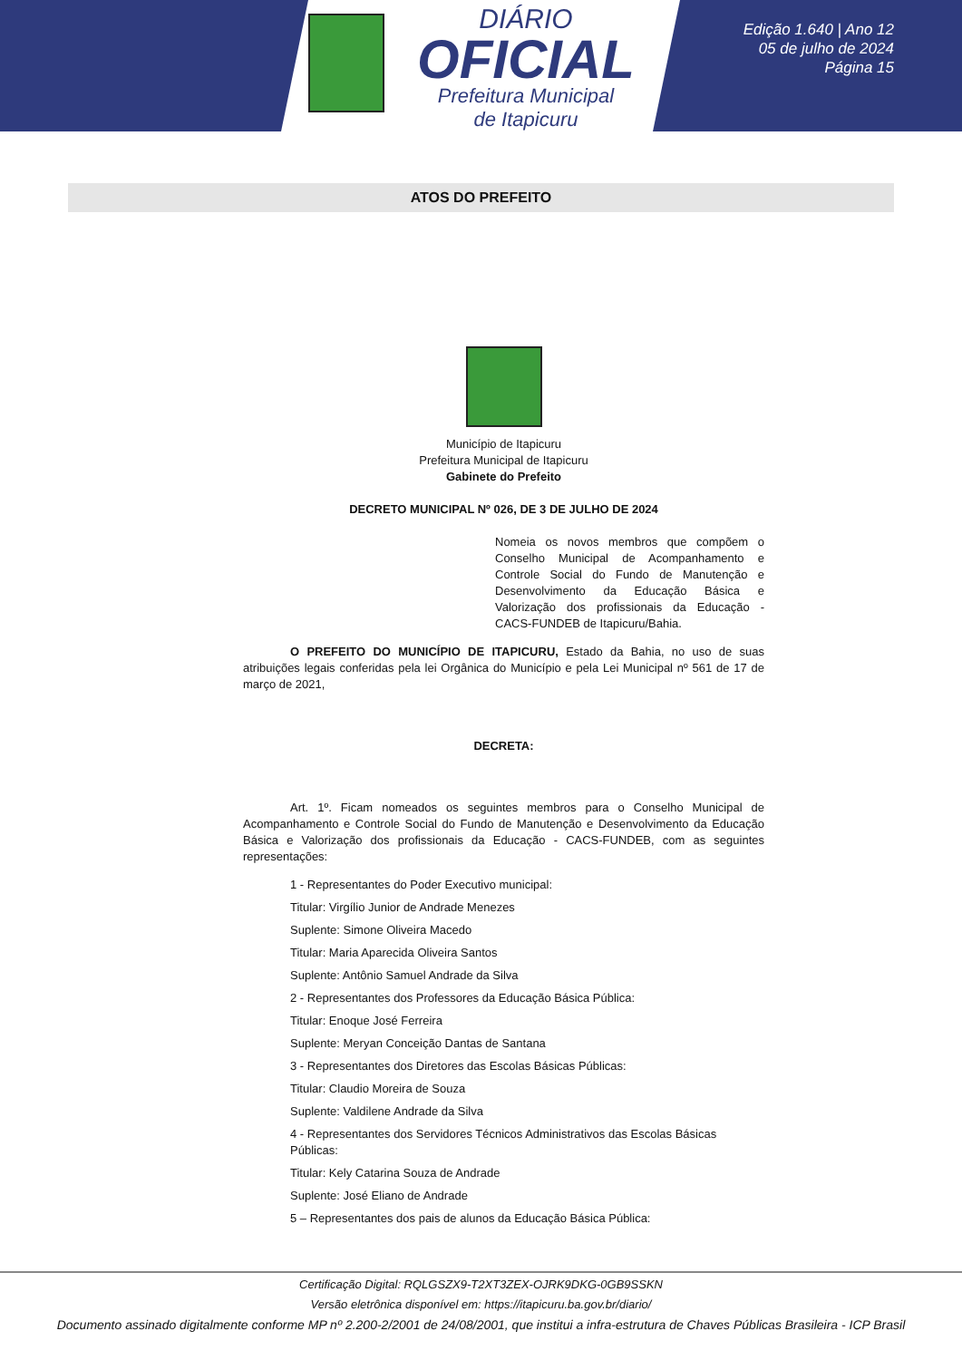DIÁRIO
OFICIAL
Prefeitura Municipal
de Itapicuru
Edição 1.640 | Ano 12
05 de julho de 2024
Página 15
ATOS DO PREFEITO
Município de Itapicuru
Prefeitura Municipal de Itapicuru
Gabinete do Prefeito
DECRETO MUNICIPAL Nº 026, DE 3 DE JULHO DE 2024
Nomeia os novos membros que compõem o Conselho Municipal de Acompanhamento e Controle Social do Fundo de Manutenção e Desenvolvimento da Educação Básica e Valorização dos profissionais da Educação - CACS-FUNDEB de Itapicuru/Bahia.
O PREFEITO DO MUNICÍPIO DE ITAPICURU, Estado da Bahia, no uso de suas atribuições legais conferidas pela lei Orgânica do Município e pela Lei Municipal nº 561 de 17 de março de 2021,
DECRETA:
Art. 1º. Ficam nomeados os seguintes membros para o Conselho Municipal de Acompanhamento e Controle Social do Fundo de Manutenção e Desenvolvimento da Educação Básica e Valorização dos profissionais da Educação - CACS-FUNDEB, com as seguintes representações:
1 - Representantes do Poder Executivo municipal:
Titular: Virgílio Junior de Andrade Menezes
Suplente: Simone Oliveira Macedo
Titular: Maria Aparecida Oliveira Santos
Suplente: Antônio Samuel Andrade da Silva
2 - Representantes dos Professores da Educação Básica Pública:
Titular: Enoque José Ferreira
Suplente: Meryan Conceição Dantas de Santana
3 - Representantes dos Diretores das Escolas Básicas Públicas:
Titular: Claudio Moreira de Souza
Suplente: Valdilene Andrade da Silva
4 - Representantes dos Servidores Técnicos Administrativos das Escolas Básicas Públicas:
Titular: Kely Catarina Souza de Andrade
Suplente: José Eliano de Andrade
5 – Representantes dos pais de alunos da Educação Básica Pública:
Certificação Digital: RQLGSZX9-T2XT3ZEX-OJRK9DKG-0GB9SSKN
Versão eletrônica disponível em: https://itapicuru.ba.gov.br/diario/
Documento assinado digitalmente conforme MP nº 2.200-2/2001 de 24/08/2001, que institui a infra-estrutura de Chaves Públicas Brasileira - ICP Brasil